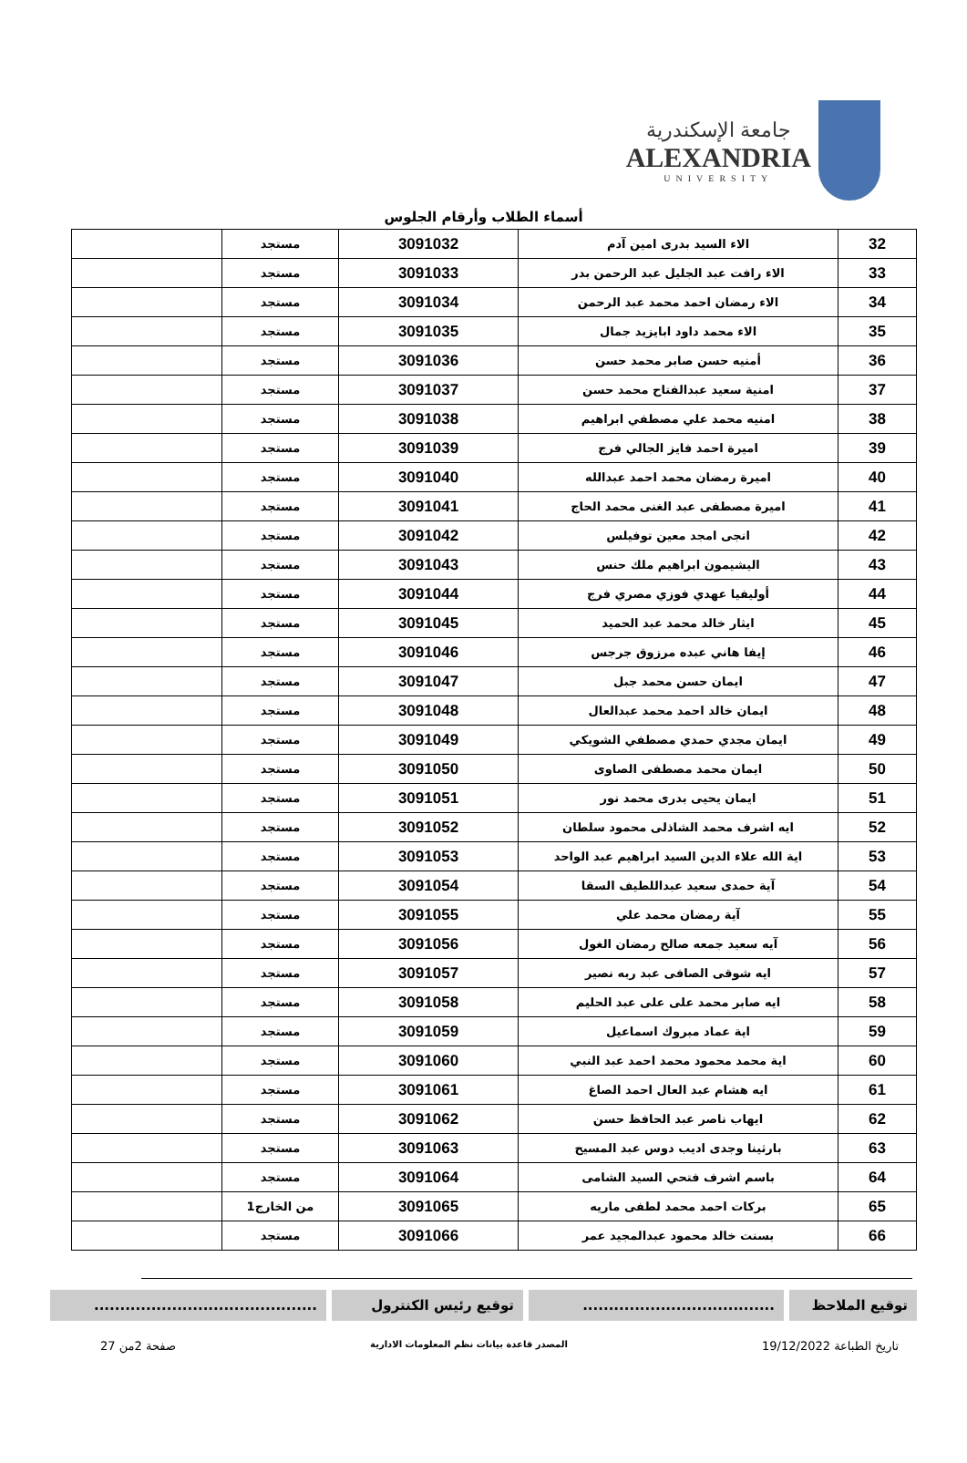جامعة الإسكندرية
ALEXANDRIA
UNIVERSITY
أسماء الطلاب وأرقام الجلوس
| 32 | الاء السيد بدرى امين آدم | 3091032 | مستجد | |
| 33 | الاء رافت عبد الجليل عبد الرحمن بدر | 3091033 | مستجد | |
| 34 | الاء رمضان احمد محمد عبد الرحمن | 3091034 | مستجد | |
| 35 | الاء محمد داود ابايزيد جمال | 3091035 | مستجد | |
| 36 | أمنيه حسن صابر محمد حسن | 3091036 | مستجد | |
| 37 | امنية سعيد عبدالفتاح محمد حسن | 3091037 | مستجد | |
| 38 | امنيه محمد علي مصطفي ابراهيم | 3091038 | مستجد | |
| 39 | اميرة احمد فايز الجالي فرج | 3091039 | مستجد | |
| 40 | اميرة رمضان محمد احمد عبدالله | 3091040 | مستجد | |
| 41 | اميرة مصطفى عبد الغنى محمد الحاج | 3091041 | مستجد | |
| 42 | انجى امجد معين توفيلس | 3091042 | مستجد | |
| 43 | اليشيمون ابراهيم ملك حنس | 3091043 | مستجد | |
| 44 | أوليفيا عهدي فوزي مصري فرج | 3091044 | مستجد | |
| 45 | ايثار خالد محمد عبد الحميد | 3091045 | مستجد | |
| 46 | إيفا هاني عبده مرزوق جرجس | 3091046 | مستجد | |
| 47 | ايمان حسن محمد جبل | 3091047 | مستجد | |
| 48 | ايمان خالد احمد محمد عبدالعال | 3091048 | مستجد | |
| 49 | ايمان مجدي حمدي مصطفي الشويكي | 3091049 | مستجد | |
| 50 | ايمان محمد مصطفى الصاوى | 3091050 | مستجد | |
| 51 | ايمان يحيى بدرى محمد نور | 3091051 | مستجد | |
| 52 | ايه اشرف محمد الشاذلى محمود سلطان | 3091052 | مستجد | |
| 53 | اية الله علاء الدين السيد ابراهيم عبد الواحد | 3091053 | مستجد | |
| 54 | آية حمدى سعيد عبداللطيف السقا | 3091054 | مستجد | |
| 55 | آية رمضان محمد علي | 3091055 | مستجد | |
| 56 | آيه سعيد جمعه صالح رمضان الغول | 3091056 | مستجد | |
| 57 | ايه شوقى الصافى عبد ربه نصير | 3091057 | مستجد | |
| 58 | ايه صابر محمد على على عبد الحليم | 3091058 | مستجد | |
| 59 | اية عماد مبروك اسماعيل | 3091059 | مستجد | |
| 60 | اية محمد محمود محمد احمد عبد النبي | 3091060 | مستجد | |
| 61 | ايه هشام عبد العال احمد الصاغ | 3091061 | مستجد | |
| 62 | ايهاب ناصر عبد الحافظ حسن | 3091062 | مستجد | |
| 63 | بارثينا وجدى اديب دوس عبد المسيح | 3091063 | مستجد | |
| 64 | باسم اشرف فتحي السيد الشامى | 3091064 | مستجد | |
| 65 | بركات احمد محمد لطفى ماريه | 3091065 | من الخارج1 | |
| 66 | بسنت خالد محمود عبدالمجيد عمر | 3091066 | مستجد | |
توقيع الملاحظ .....................................
توقيع رئيس الكنترول ...........................................
تاريخ الطباعة 19/12/2022 المصدر قاعدة بيانات نظم المعلومات الادارية صفحة 2من 27